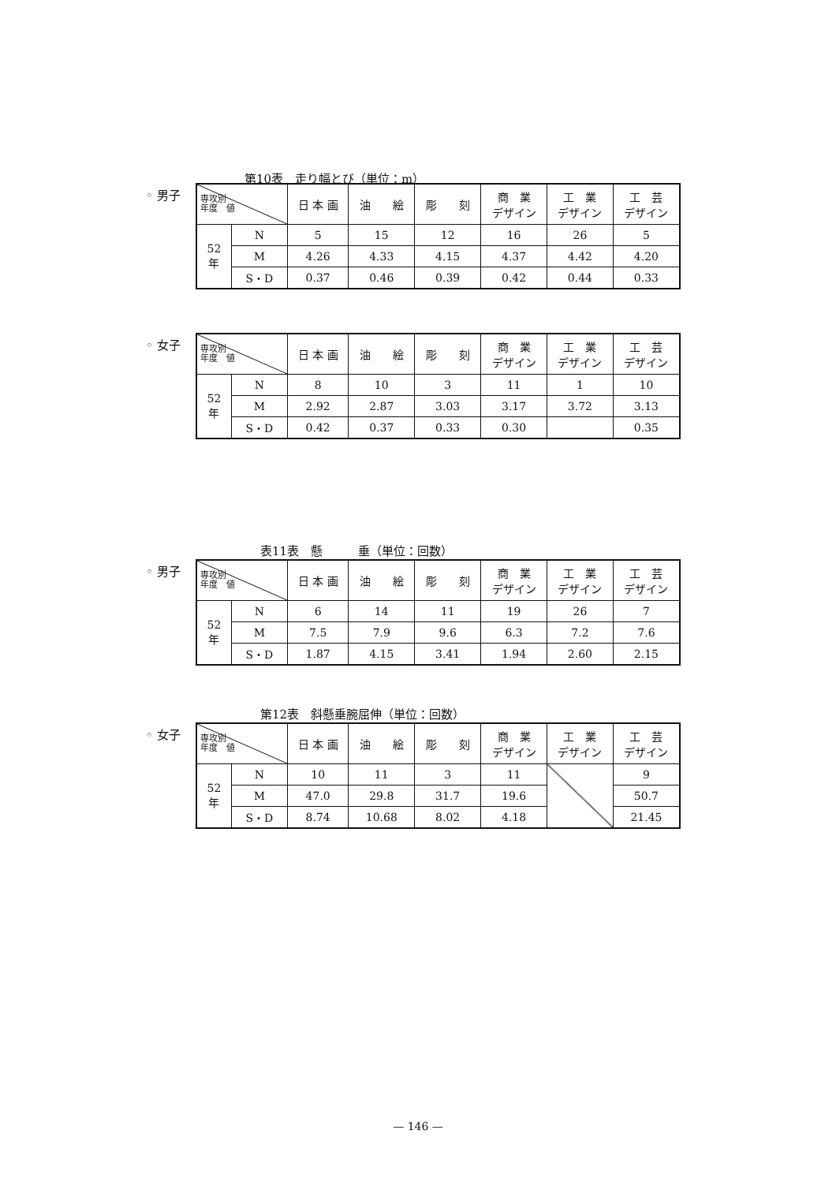第10表　走り幅とび（単位：m）
◦ 男子
| 専攻別 年度 値 | | 日 本 画 | 油 絵 | 彫 刻 | 商 業 デザイン | 工 業 デザイン | 工 芸 デザイン |
| --- | --- | --- | --- | --- | --- | --- | --- |
| 52 年 | N | 5 | 15 | 12 | 16 | 26 | 5 |
| | M | 4.26 | 4.33 | 4.15 | 4.37 | 4.42 | 4.20 |
| | S・D | 0.37 | 0.46 | 0.39 | 0.42 | 0.44 | 0.33 |
◦ 女子
| 専攻別 年度 値 | | 日 本 画 | 油 絵 | 彫 刻 | 商 業 デザイン | 工 業 デザイン | 工 芸 デザイン |
| --- | --- | --- | --- | --- | --- | --- | --- |
| 52 年 | N | 8 | 10 | 3 | 11 | 1 | 10 |
| | M | 2.92 | 2.87 | 3.03 | 3.17 | 3.72 | 3.13 |
| | S・D | 0.42 | 0.37 | 0.33 | 0.30 | | 0.35 |
表11表　懸　　　垂（単位：回数）
◦ 男子
| 専攻別 年度 値 | | 日 本 画 | 油 絵 | 彫 刻 | 商 業 デザイン | 工 業 デザイン | 工 芸 デザイン |
| --- | --- | --- | --- | --- | --- | --- | --- |
| 52 年 | N | 6 | 14 | 11 | 19 | 26 | 7 |
| | M | 7.5 | 7.9 | 9.6 | 6.3 | 7.2 | 7.6 |
| | S・D | 1.87 | 4.15 | 3.41 | 1.94 | 2.60 | 2.15 |
第12表　斜懸垂腕屈伸（単位：回数）
◦ 女子
| 専攻別 年度 値 | | 日 本 画 | 油 絵 | 彫 刻 | 商 業 デザイン | 工 業 デザイン | 工 芸 デザイン |
| --- | --- | --- | --- | --- | --- | --- | --- |
| 52 年 | N | 10 | 11 | 3 | 11 | | 9 |
| | M | 47.0 | 29.8 | 31.7 | 19.6 | | 50.7 |
| | S・D | 8.74 | 10.68 | 8.02 | 4.18 | | 21.45 |
— 146 —